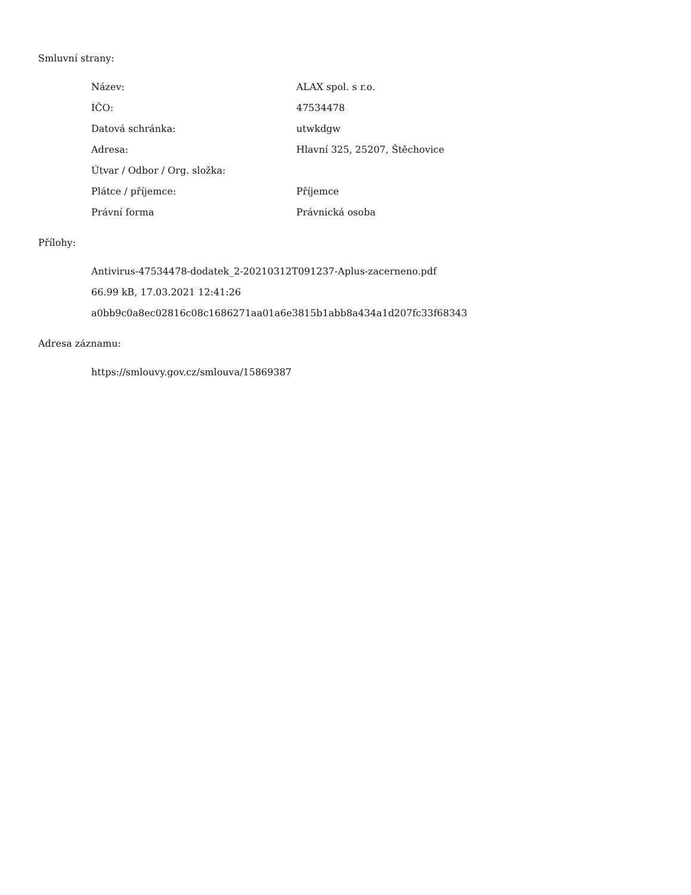Smluvní strany:
| Název: | ALAX spol. s r.o. |
| IČO: | 47534478 |
| Datová schránka: | utwkdgw |
| Adresa: | Hlavní 325, 25207, Štěchovice |
| Útvar / Odbor / Org. složka: | |
| Plátce / příjemce: | Příjemce |
| Právní forma | Právnická osoba |
Přílohy:
Antivirus-47534478-dodatek_2-20210312T091237-Aplus-zacerneno.pdf
66.99 kB, 17.03.2021 12:41:26
a0bb9c0a8ec02816c08c1686271aa01a6e3815b1abb8a434a1d207fc33f68343
Adresa záznamu:
https://smlouvy.gov.cz/smlouva/15869387